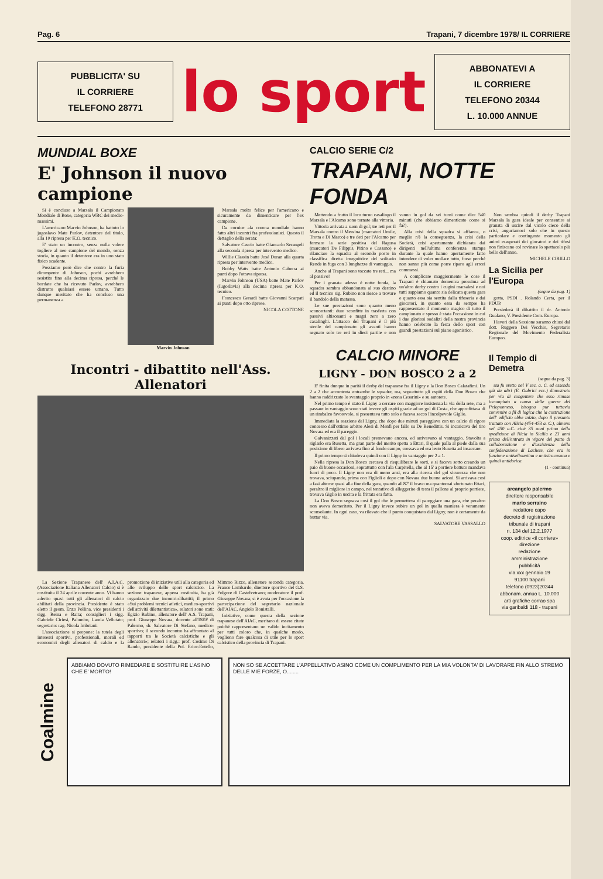Pag. 6 Trapani, 7 dicembre 1978/ IL CORRIERE
PUBBLICITA' SU
IL CORRIERE
TELEFONO 28771
lo sport
ABBONATEVI A
IL CORRIERE
TELEFONO 20344
L. 10.000 ANNUE
MUNDIAL BOXE
E' Johnson il nuovo campione
Si è concluso a Marsala il Campionato Mondiale di Boxe, categoria WBC dei medio-massimi.
L'americano Marvin Johnson, ha battuto lo jugoslavo Mate Parlov, detentore del titolo, alla 10 ripresa per K.O. tecnico.
E' stato un incontro, senza nulla volere togliere al neo campione del mondo, senza storia, in quanto il detentore era in uno stato fisico scadente.
Possiamo però dire che contro la furia dirompente di Johnson, pochi avrebbero resistito fino alla decima ripresa, perché le bordate che ha ricevuto Parlov, avrebbero distrutto qualsiasi essere umano. Tutto dunque meritato che ha concluso una permanenza a
Marvin Johnson Marsala molto felice per l'americano e sicuramente da dimenticare per l'ex campione.
Da cornice ala corona mondiale hanno fatto altri incontri fra professionisti. Questo il dettaglio della serata:
Salvatore Cascio batte Giancarlo Serangeli alla seconda ripresa per intervento medico.
Willie Classin batte José Duran alla quarta ripresa per intervento medico.
Bobby Watts batte Antonio Cabrera ai punti dopo l'ottava ripresa.
Marvin Johnson (USA) batte Mate Parlov (Iugoslavia) alla decima ripresa per K.O. tecnico.
Francesco Gerardi batte Giovanni Scarpati ai punti dopo otto riprese.
NICOLA COTTONE
Incontri - dibattito nell'Ass. Allenatori
La Sezione Trapanese dell' A.I.A.C. (Associazione Italiana Allenatori Calcio) si è costituita il 24 aprile corrente anno. Vi hanno aderito quasi tutti gli allenatori di calcio abilitati della provincia. Presidente è stato eletto il geom. Enzo Pollina, vice presidenti i sigg. Reina e Baita; consiglieri i sigg. Gabriele Ciriesi, Palumbo, Lamia Vellutato; segretario: rag. Nicola Imbriani.
L'associazione si propone: la tutela degli interessi sportivi, professionali, morali ed economici degli allenatori di calcio e la promozione di iniziative utili alla categoria ed allo sviluppo dello sport calcistico. La sezione trapanese, appena costituita, ha già organizzato due incontri-dibattiti; il primo «Sui problemi tecnici atletici, medico-sportivi dell'attività dilettantistica», relatori sono stati: Egizio Rubino, allenatore dell' A.S. Trapani, prof. Giuseppe Novara, docente all'ISEF di Palermo, dr. Salvatore Di Stefano, medico-sportivo; il secondo incontro ha affrontato «I rapporti tra le Società calcistiche e gli allenatori»; relatori i sigg.: prof. Cosimo Di Rando, presidente della Pol. Erice-Entello, Mimmo Rizzo, allenatore seconda categoria, Franco Lombardo, direttore sportivo del G.S. Folgore di Castelvetrano; moderatore il prof. Giuseppe Novara; si è avuta per l'occasione la partecipazione del segretario nazionale dell'AIAC, Angiolo Bonistalli.
Iniziative, come questa della sezione trapanese dell'AIAC, meritano di essere citate poiché rappresentano un valido incitamento per tutti coloro che, in qualche modo, vogliono fare qualcosa di utile per lo sport calcistico della provincia di Trapani.
CALCIO SERIE C/2
TRAPANI, NOTTE FONDA
Mettendo a frutto il loro turno casalingo il Marsala e l'Alcamo sono tornate alla vittoria.
Vittoria arrivata a suon di gol; tre reti per il Marsala contro il Messina (marcatori Umile, Trotta e Di Marco) e tre deti per l'Alcamo per fermare la serie positiva del Ragusa (marcatori De Filippis, Pitino e Cassano) e rilanciare la squadra al secondo posto in classifica diretta inseguitrice del solitario Rende in fuga con 3 lunghezze di vantaggio.
Anche al Trapani sono toccate tre reti... ma al passivo!
Per i granata adesso è notte fonda, la squadra sembra abbandonata al suo destino ed il tecnico sig. Rubino non riesce a trovare il bandolo della matassa.
Le sue prestazioni sono quanto meno sconcertanti: dure sconfitte in trasferta con passivi altisonanti e magri zero a zero casalinghi. L'attacco del Trapani è il più sterile del campionato gli avanti hanno segnato solo tre reti in dieci partite e non vanno in gol da sei turni come dire 540 minuti (che abbiamo dimenticato come si fa?).
Alla crisi della squadra si affianca, o meglio n'è la conseguenza, la crisi della Società, crisi apertamente dichiarata dai dirigenti nell'ultima conferenza stampa durante la quale hanno apertamente fatto intendere di voler mollare tutto, forse perché non sanno più come porre riparo agli errori commessi.
A complicare maggiormente le cose il Trapani è chiamato domenica prossima ad un'altro derby contro i cugini marsalesi e noi tutti sappiamo quanto sia delicata questa gara e quanto essa sia sentita dalla tifoseria e dai giocatori, in quanto essa da sempre ha rappresentato il momento magico di tutto il campionato e spesso è stata l'occasione in cui i due gloriosi sodalizi della nostra provincia hanno celebrato la festa dello sport con grandi prestazioni sul piano agonistico.
CALCIO MINORE
LIGNY - DON BOSCO 2 a 2
E' finita dunque in parità il derby del trapanese fra il Ligny e la Don Bosco Calatafimi. Un 2 a 2 che accontenta entrambe le squadre, ma, soprattutto gli ospiti della Don Bosco che hanno raddrizzato lo svantaggio proprio in «zona Cesarini» e su autorete.
Nel primo tempo è stato il Ligny a cercare con maggiore insistenza la via della rete, ma a passare in vantaggio sono stati invece gli ospiti grazie ad un gol di Costa, che approfittava di un rimbalzo favorevole, si presentava tutto solo e faceva secco l'incolpevole Giglio.
Immediata la reazione del Ligny, che dopo due minuti pareggiava con un calcio di rigore concesso dall'ottimo arbitro Alesi di Menfi per fallo su De Benedittis. Si incaricava del tiro Novara ed era il pareggio.
Galvanizzati dal gol i locali premevano ancora, ed arrivavano al vantaggio. Stavolta a siglarlo era Busetta, ma gran parte del merito spetta a Ettari, il quale palla al piede dalla sua posizione di libero arrivava fino al fondo campo, crossava ed era lesto Busetta ad insaccare.
Il primo tempo si chiudeva quindi con il Ligny in vantaggio per 2 a 1.
Nella ripresa la Don Bosco cercava di riequilibrare le sorti, e si faceva sotto creando un paio di buone occasioni, soprattutto con l'ala Carpitella, che al 15' a portiere battuto mandava fuori di poco. Il Ligny non era di meno anzi, era alla ricerca del gol sicurezza che non trovava, sciupando, prima con Figlioli e dopo con Novara due buone azioni. Si arrivava così a fasi alterne quasi alla fine della gara, quando all'87' il bravo ma quantomai sfortunato Ettari, peraltro il migliore in campo, nel tentativo di alleggerire di testa il pallone al proprio portiere, trovava Giglio in uscita e la frittata era fatta.
La Don Bosco segnava così il gol che le permetteva di pareggiare una gara, che peraltro non aveva demeritato. Per il Ligny invece subire un gol in quella maniera è veramente sconsolante. In ogni caso, va rilevato che il punto conquistato dal Ligny, non è certamente da buttar via.
SALVATORE VASSALLO
Non sembra quindi il derby Trapani Marsala la gara ideale per consentire ai granata di uscire dal vicolo cieco della crisi, auguriamoci solo che in questo particolare e contingente momento gli animi esasperati dei giocatori e dei tifosi non finiscano col rovinare lo spettacolo più bello dell'anno.
MICHELE CIRILLO
La Sicilia per l'Europa
(segue da pag. 1)
gotta, PSDI . Rolando Certa, per il PDUP.
Presiederà il dibattito il dr. Antonio Gualano, V. Presidente Com. Europa.
I lavori della Sessione saranno chiusi dal dott. Ruggero Dei Vecchio, Segretario Regionale del Movimento Federalista Europeo.
Il Tempio di Demetra
(segue da pag. 3)
sta fu eretto nel V sec. a. C. ed essendo già da altri (E. Gabrici ecc.) dimostrato per via di congetture che esso rimase incompiuto a causa delle guerre del Peloponneso, bisogna pur tuttavia convenire a fil di logica che la costruzione dell' edificio ebbe inizio, dopo il presunto trattato con Alicia (454-453 a. C.), almeno nel 450 a.C. cioè 35 anni prima della spedizione di Nicia in Sicilia e 23 anni prima dell'entrata in vigore del patto di collaborazione e d'assistenza della confederazione di Lachete, che era in funzione antiselinuntina e antisiracusana e quindi antidorica.
(1 - continua)
arcangelo palermo
direttore responsabile
mario serraino
redattore capo
decreto di registrazione
tribunale di trapani
n. 134 del 12.2.1977
coop. editrice «il corriere»
direzione
redazione
amministrazione
pubblicità
via xxx gennaio 19
91100 trapani
telefono (0923)20344
abbonam. annuo L. 10.000
arti grafiche corrao spa
via garibaldi 118 - trapani
Coalmine
ABBIAMO DOVUTO RIMEDIARE E SOSTITUIRE L'ASINO CHE E' MORTO!
NON SO SE ACCETTARE L'APPELLATIVO ASINO COME UN COMPLIMENTO PER LA MIA VOLONTA' DI LAVORARE FIN ALLO STREMO DELLE MIE FORZE, O........